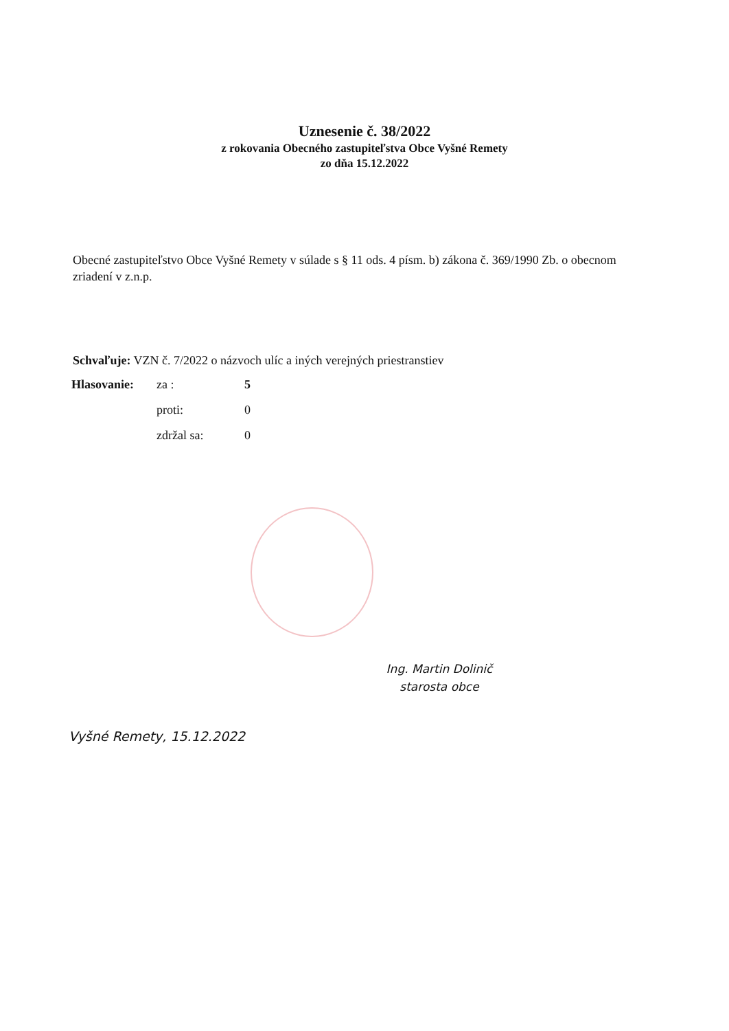Uznesenie č. 38/2022
z rokovania Obecného zastupiteľstva Obce Vyšné Remety
zo dňa 15.12.2022
Obecné zastupiteľstvo Obce Vyšné Remety v súlade s § 11 ods. 4 písm. b) zákona č. 369/1990 Zb. o obecnom zriadení v z.n.p.
Schvaľuje: VZN č. 7/2022 o názvoch ulíc a iných verejných priestranstiev
| Hlasovanie: | za : | 5 |
| | proti: | 0 |
| | zdržal sa: | 0 |
Ing. Martin Dolinič
starosta obce
Vyšné Remety, 15.12.2022